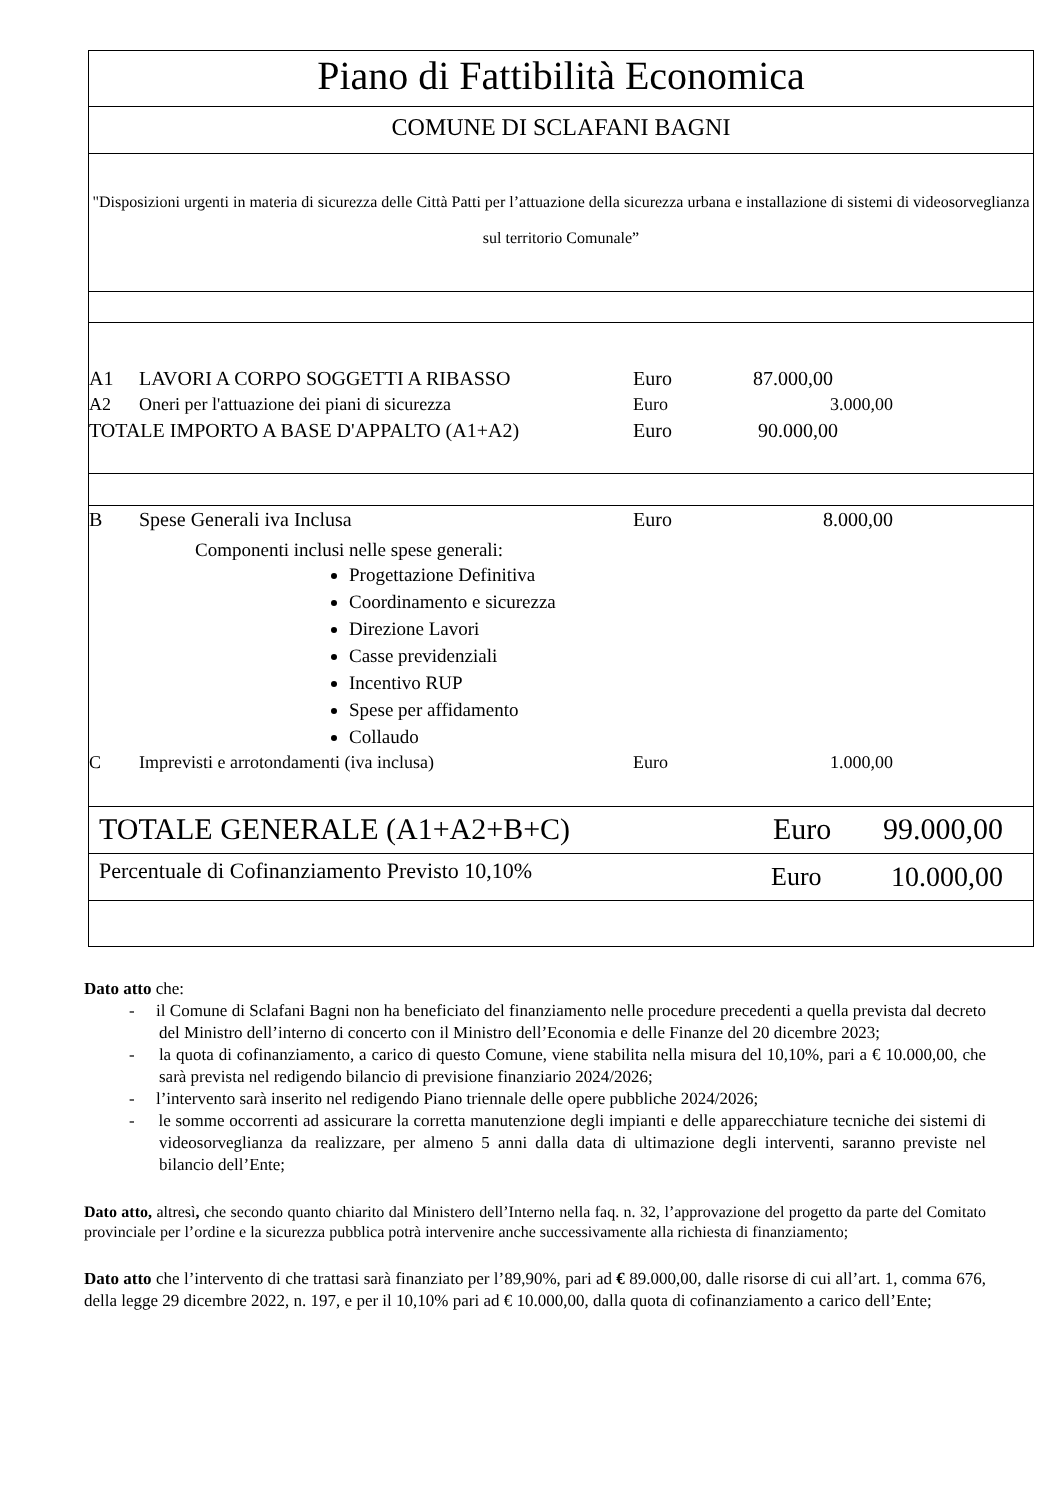Piano di Fattibilità Economica
COMUNE DI SCLAFANI BAGNI
"Disposizioni urgenti in materia di sicurezza delle Città Patti per l’attuazione della sicurezza urbana e installazione di sistemi di videosorveglianza sul territorio Comunale”
| A1 | LAVORI A CORPO SOGGETTI A RIBASSO | Euro | 87.000,00 | |
| A2 | Oneri per l'attuazione dei piani di sicurezza | Euro | 3.000,00 | |
| TOTALE IMPORTO A BASE D'APPALTO (A1+A2) | | Euro | 90.000,00 | |
| B | Spese Generali iva Inclusa | Euro | 8.000,00 | |
Componenti inclusi nelle spese generali:
Progettazione Definitiva
Coordinamento e sicurezza
Direzione Lavori
Casse previdenziali
Incentivo RUP
Spese per affidamento
Collaudo
| C | Imprevisti e arrotondamenti (iva inclusa) | Euro | 1.000,00 | |
TOTALE GENERALE (A1+A2+B+C) Euro 99.000,00
Percentuale di Cofinanziamento Previsto 10,10% Euro 10.000,00
Dato atto che:
- il Comune di Sclafani Bagni non ha beneficiato del finanziamento nelle procedure precedenti a quella prevista dal decreto del Ministro dell’interno di concerto con il Ministro dell’Economia e delle Finanze del 20 dicembre 2023;
- la quota di cofinanziamento, a carico di questo Comune, viene stabilita nella misura del 10,10%, pari a € 10.000,00, che sarà prevista nel redigendo bilancio di previsione finanziario 2024/2026;
- l’intervento sarà inserito nel redigendo Piano triennale delle opere pubbliche 2024/2026;
- le somme occorrenti ad assicurare la corretta manutenzione degli impianti e delle apparecchiature tecniche dei sistemi di videosorveglianza da realizzare, per almeno 5 anni dalla data di ultimazione degli interventi, saranno previste nel bilancio dell’Ente;
Dato atto, altresì, che secondo quanto chiarito dal Ministero dell’Interno nella faq. n. 32, l’approvazione del progetto da parte del Comitato provinciale per l’ordine e la sicurezza pubblica potrà intervenire anche successivamente alla richiesta di finanziamento;
Dato atto che l’intervento di che trattasi sarà finanziato per l’89,90%, pari ad € 89.000,00, dalle risorse di cui all’art. 1, comma 676, della legge 29 dicembre 2022, n. 197, e per il 10,10% pari ad € 10.000,00, dalla quota di cofinanziamento a carico dell’Ente;